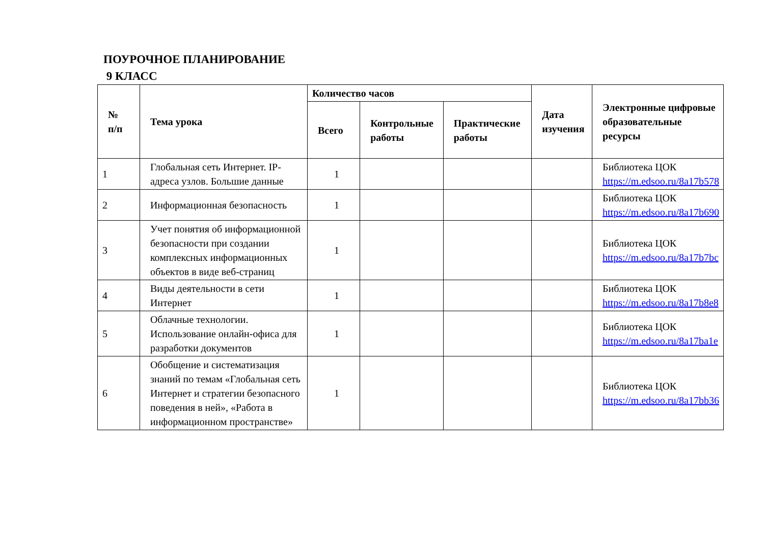ПОУРОЧНОЕ ПЛАНИРОВАНИЕ
9 КЛАСС
| № п/п | Тема урока | Количество часов | | | Дата изучения | Электронные цифровые образовательные ресурсы |
| --- | --- | --- | --- | --- | --- | --- |
| | | Всего | Контрольные работы | Практические работы | | |
| 1 | Глобальная сеть Интернет. IP-адреса узлов. Большие данные | 1 | | | | Библиотека ЦОК https://m.edsoo.ru/8a17b578 |
| 2 | Информационная безопасность | 1 | | | | Библиотека ЦОК https://m.edsoo.ru/8a17b690 |
| 3 | Учет понятия об информационной безопасности при создании комплексных информационных объектов в виде веб-страниц | 1 | | | | Библиотека ЦОК https://m.edsoo.ru/8a17b7bc |
| 4 | Виды деятельности в сети Интернет | 1 | | | | Библиотека ЦОК https://m.edsoo.ru/8a17b8e8 |
| 5 | Облачные технологии. Использование онлайн-офиса для разработки документов | 1 | | | | Библиотека ЦОК https://m.edsoo.ru/8a17ba1e |
| 6 | Обобщение и систематизация знаний по темам «Глобальная сеть Интернет и стратегии безопасного поведения в ней», «Работа в информационном пространстве» | 1 | | | | Библиотека ЦОК https://m.edsoo.ru/8a17bb36 |